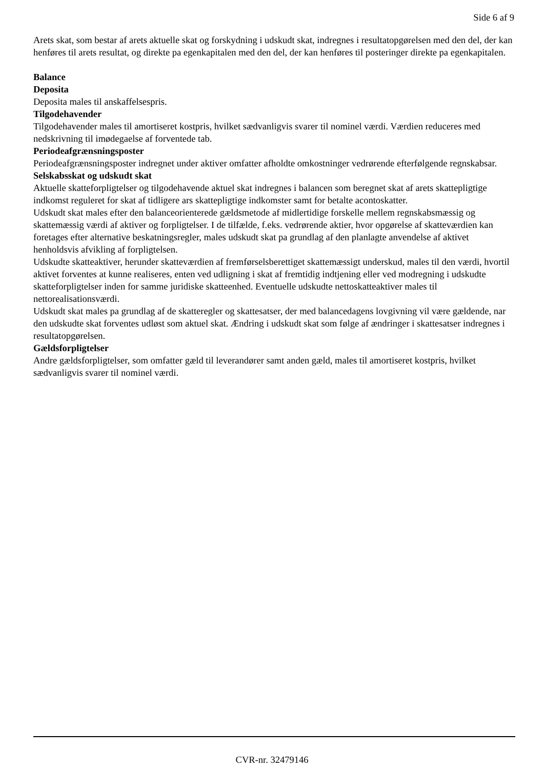Side 6 af 9
Arets skat, som bestar af arets aktuelle skat og forskydning i udskudt skat, indregnes i resultatopgørelsen med den del, der kan henføres til arets resultat, og direkte pa egenkapitalen med den del, der kan henføres til posteringer direkte pa egenkapitalen.
Balance
Deposita
Deposita males til anskaffelsespris.
Tilgodehavender
Tilgodehavender males til amortiseret kostpris, hvilket sædvanligvis svarer til nominel værdi. Værdien reduceres med nedskrivning til imødegaelse af forventede tab.
Periodeafgrænsningsposter
Periodeafgrænsningsposter indregnet under aktiver omfatter afholdte omkostninger vedrørende efterfølgende regnskabsar.
Selskabsskat og udskudt skat
Aktuelle skatteforpligtelser og tilgodehavende aktuel skat indregnes i balancen som beregnet skat af arets skattepligtige indkomst reguleret for skat af tidligere ars skattepligtige indkomster samt for betalte acontoskatter.
Udskudt skat males efter den balanceorienterede gældsmetode af midlertidige forskelle mellem regnskabsmæssig og skattemæssig værdi af aktiver og forpligtelser. I de tilfælde, f.eks. vedrørende aktier, hvor opgørelse af skatteværdien kan foretages efter alternative beskatningsregler, males udskudt skat pa grundlag af den planlagte anvendelse af aktivet henholdsvis afvikling af forpligtelsen.
Udskudte skatteaktiver, herunder skatteværdien af fremførselsberettiget skattemæssigt underskud, males til den værdi, hvortil aktivet forventes at kunne realiseres, enten ved udligning i skat af fremtidig indtjening eller ved modregning i udskudte skatteforpligtelser inden for samme juridiske skatteenhed. Eventuelle udskudte nettoskatteaktiver males til nettorealisationsværdi.
Udskudt skat males pa grundlag af de skatteregler og skattesatser, der med balancedagens lovgivning vil være gældende, nar den udskudte skat forventes udløst som aktuel skat. Ændring i udskudt skat som følge af ændringer i skattesatser indregnes i resultatopgørelsen.
Gældsforpligtelser
Andre gældsforpligtelser, som omfatter gæld til leverandører samt anden gæld, males til amortiseret kostpris, hvilket sædvanligvis svarer til nominel værdi.
CVR-nr. 32479146